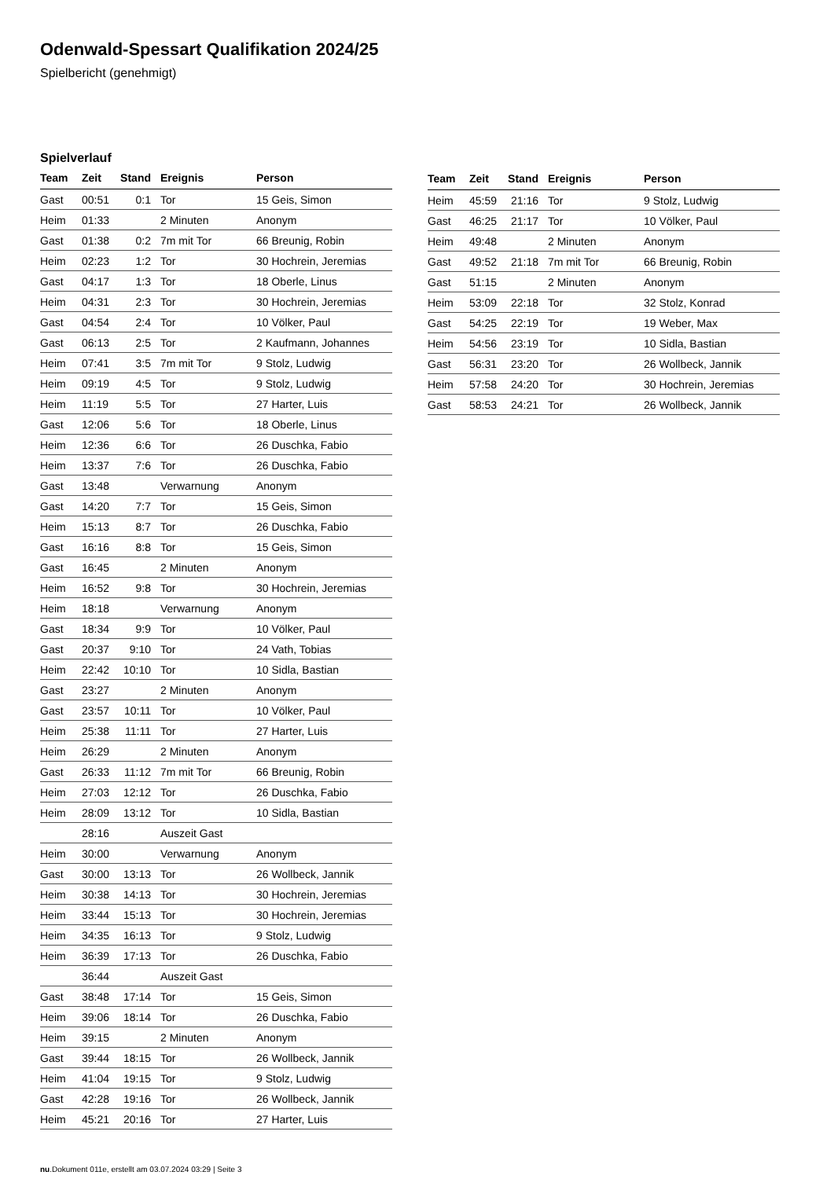Odenwald-Spessart Qualifikation 2024/25
Spielbericht (genehmigt)
Spielverlauf
| Team | Zeit | Stand | Ereignis | Person |
| --- | --- | --- | --- | --- |
| Gast | 00:51 | 0:1 | Tor | 15 Geis, Simon |
| Heim | 01:33 | | 2 Minuten | Anonym |
| Gast | 01:38 | 0:2 | 7m mit Tor | 66 Breunig, Robin |
| Heim | 02:23 | 1:2 | Tor | 30 Hochrein, Jeremias |
| Gast | 04:17 | 1:3 | Tor | 18 Oberle, Linus |
| Heim | 04:31 | 2:3 | Tor | 30 Hochrein, Jeremias |
| Gast | 04:54 | 2:4 | Tor | 10 Völker, Paul |
| Gast | 06:13 | 2:5 | Tor | 2 Kaufmann, Johannes |
| Heim | 07:41 | 3:5 | 7m mit Tor | 9 Stolz, Ludwig |
| Heim | 09:19 | 4:5 | Tor | 9 Stolz, Ludwig |
| Heim | 11:19 | 5:5 | Tor | 27 Harter, Luis |
| Gast | 12:06 | 5:6 | Tor | 18 Oberle, Linus |
| Heim | 12:36 | 6:6 | Tor | 26 Duschka, Fabio |
| Heim | 13:37 | 7:6 | Tor | 26 Duschka, Fabio |
| Gast | 13:48 | | Verwarnung | Anonym |
| Gast | 14:20 | 7:7 | Tor | 15 Geis, Simon |
| Heim | 15:13 | 8:7 | Tor | 26 Duschka, Fabio |
| Gast | 16:16 | 8:8 | Tor | 15 Geis, Simon |
| Gast | 16:45 | | 2 Minuten | Anonym |
| Heim | 16:52 | 9:8 | Tor | 30 Hochrein, Jeremias |
| Heim | 18:18 | | Verwarnung | Anonym |
| Gast | 18:34 | 9:9 | Tor | 10 Völker, Paul |
| Gast | 20:37 | 9:10 | Tor | 24 Vath, Tobias |
| Heim | 22:42 | 10:10 | Tor | 10 Sidla, Bastian |
| Gast | 23:27 | | 2 Minuten | Anonym |
| Gast | 23:57 | 10:11 | Tor | 10 Völker, Paul |
| Heim | 25:38 | 11:11 | Tor | 27 Harter, Luis |
| Heim | 26:29 | | 2 Minuten | Anonym |
| Gast | 26:33 | 11:12 | 7m mit Tor | 66 Breunig, Robin |
| Heim | 27:03 | 12:12 | Tor | 26 Duschka, Fabio |
| Heim | 28:09 | 13:12 | Tor | 10 Sidla, Bastian |
| | 28:16 | | Auszeit Gast | |
| Heim | 30:00 | | Verwarnung | Anonym |
| Gast | 30:00 | 13:13 | Tor | 26 Wollbeck, Jannik |
| Heim | 30:38 | 14:13 | Tor | 30 Hochrein, Jeremias |
| Heim | 33:44 | 15:13 | Tor | 30 Hochrein, Jeremias |
| Heim | 34:35 | 16:13 | Tor | 9 Stolz, Ludwig |
| Heim | 36:39 | 17:13 | Tor | 26 Duschka, Fabio |
| | 36:44 | | Auszeit Gast | |
| Gast | 38:48 | 17:14 | Tor | 15 Geis, Simon |
| Heim | 39:06 | 18:14 | Tor | 26 Duschka, Fabio |
| Heim | 39:15 | | 2 Minuten | Anonym |
| Gast | 39:44 | 18:15 | Tor | 26 Wollbeck, Jannik |
| Heim | 41:04 | 19:15 | Tor | 9 Stolz, Ludwig |
| Gast | 42:28 | 19:16 | Tor | 26 Wollbeck, Jannik |
| Heim | 45:21 | 20:16 | Tor | 27 Harter, Luis |
| Team | Zeit | Stand | Ereignis | Person |
| --- | --- | --- | --- | --- |
| Heim | 45:59 | 21:16 | Tor | 9 Stolz, Ludwig |
| Gast | 46:25 | 21:17 | Tor | 10 Völker, Paul |
| Heim | 49:48 | | 2 Minuten | Anonym |
| Gast | 49:52 | 21:18 | 7m mit Tor | 66 Breunig, Robin |
| Gast | 51:15 | | 2 Minuten | Anonym |
| Heim | 53:09 | 22:18 | Tor | 32 Stolz, Konrad |
| Gast | 54:25 | 22:19 | Tor | 19 Weber, Max |
| Heim | 54:56 | 23:19 | Tor | 10 Sidla, Bastian |
| Gast | 56:31 | 23:20 | Tor | 26 Wollbeck, Jannik |
| Heim | 57:58 | 24:20 | Tor | 30 Hochrein, Jeremias |
| Gast | 58:53 | 24:21 | Tor | 26 Wollbeck, Jannik |
nu.Dokument 011e, erstellt am 03.07.2024 03:29 | Seite 3